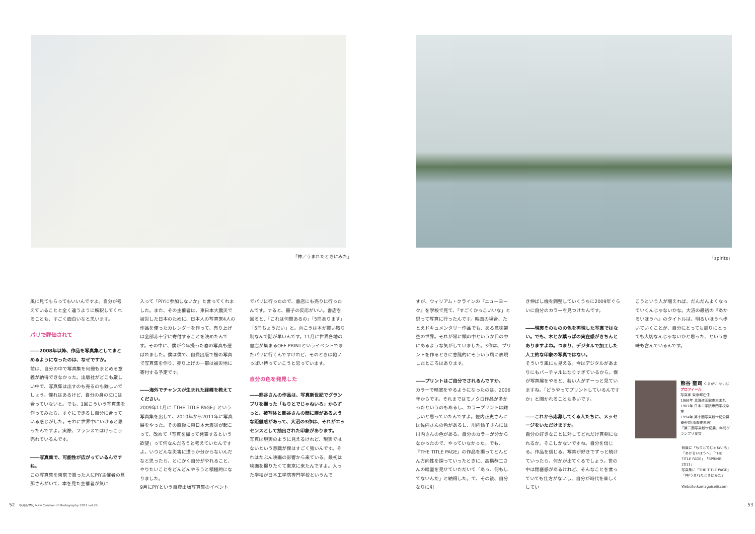「神／うまれたときにみた」
風に見てもらってもいいんですよ。自分が考えていることと全く違うように解釈してくれることも、すごく面白いなと思います。
パリで評価されて
――2008年以降、作品を写真集としてまとめるようになったのは、なぜですか。
前は、自分の中で写真集を何冊もまとめる意義が納得できなかった。出版社がどこも厳しい中で、写真集は出すのも売るのも難しいでしょう。憧れはあるけど、自分の身の丈には合っていないと。でも、1回こういう写真集を作ってみたら、すぐにできるし自分に合っている感じがした。それに世界中にいけると思ったんですよ。実際、フランスではけっこう売れているんです。
――写真集で、可能性が広がっているんですね。
この写真集を東京で買った人にPiY主催者の旦那さんがいて、本を見た主催者が気に
入って「PiYに参加しないか」と言ってくれました。また、その主催者は、東日本大震災で被災した日本のために、日本人の写真家4人の作品を使ったカレンダーを作って、売り上げは全部赤十字に寄付することを決めたんです。その中に、僕が今年撮った春の写真も選ばれました。僕は僕で、自費出版で桜の写真で写真集を作り、売り上げの一部は被災地に寄付する予定です。
――海外でチャンスが生まれた経緯を教えてください。
2009年11月に『THE TITLE PAGE』という写真集を出して、2010年から2011年に写真展をやった。その直後に東日本大震災が起こって、改めて「写真を撮って発表するという欲望」って何なんだろうと考えていたんですよ。いつどんな災害に遭うか分からないんだなと思ったら、とにかく自分がやれること、やりたいことをどんどんやろうと積極的になりました。
9月にPiYという自費出版写真集のイベント
でパリに行ったので、書店にも売りに行ったんです。すると、冊子の反応がいい。書店を回ると、「これは何冊あるの」「5冊あります」「5冊ちょうだい」と。向こうは本が買い取り制なんで話が早いんです。11月に世界各地の書店が集まるOFF PRINTというイベントでまたパリに行くんですけれど、そのときは鞄いっぱい持っていこうと思っています。
自分の色を発見した
――熊谷さんの作品は、写真新世紀でグランプリを撮った「もりとでじゃねいろ」からずっと、被写体と熊谷さんの間に膜があるような距離感があって、大沼の3作は、それがエッセンスとして抽出された印象があります。
写真は現実のように見えるけれど、現実ではないという意識が僕はすごく強いんです。それはたぶん映画の影響から来ている。最初は映画を撮りたくて東京に来たんですよ。入った学校が日本工学院専門学校というんで
52 写真新世紀 New Cosmos of Photography 2011 vol.26
「spirits」
すが、ウィリアム・クラインの『ニューヨーク』を学校で見て、「すごくかっこいいな」と思って写真に行ったんです。映画の場合、たとえドキュメンタリー作品でも、ある意味架空の世界。それが常に頭の中というか目の中にあるような気がしていました。3作は、プリントを作るときに意識的にそういう風に表現したところはあります。
――プリントはご自分でされるんですか。
カラーで暗室をやるようになったのは、2006年からです。それまではモノクロ作品が多かったというのもあるし、カラープリントは難しいと思っていたんですよ。佐内正史さんには佐内さんの色があるし、川内倫子さんには川内さんの色がある。自分のカラーが分からなかったので、やっていなかった。でも、『THE TITLE PAGE』の作品を撮ってどんどん方向性を探っていったときに、高橋恭二さんの暗室を見せていただいて「あっ、何もしてないんだ」と納得した。で、その後、自分なりに引
き伸ばし機を調整していくうちに2009年ぐらいに自分のカラーを見つけたんです。
――現実そのものの色を再現した写真ではない。でも、木とか葉っぱの実在感がきちんとありますよね。つまり、デジタルで加工した人工的な印象の写真ではない。
そういう風にも見える。今はデジタルがあまりにもバーチャルになりすぎているから。僕が写真展をやると、若い人がずーっと見ていますね。「どうやってプリントしているんですか」と聞かれることも多いです。
――これから応募してくる人たちに、メッセージをいただけますか。
自分の好きなことに対してどれだけ真剣になれるか。そこしかないですね。自分を信じる。作品を信じる。写真が好きでずっと続けていったら、何かが出てくるでしょう。世の中は閉塞感があるけれど、そんなことを言っていても仕方がないし、自分が時代を楽しくしてい
こうという人が増えれば、だんだんよくなっていくんじゃないかな。大沼の最初の『あかるいほうへ』のタイトルは、明るいほうへ歩いていくことが、自分にとっても周りにとっても大切なんじゃないかと思った、という意味も含んでいるんです。
熊谷 聖司 くまがい せいじ
プロフィール
写真家 東京都在住
1966年 北海道函館市生まれ
1987年 日本工学院専門学校卒業
1994年 第十回写真新世紀公募 優秀賞(南條史生選)
「第三回写真新世紀展」年間グランプリ受賞
個展に「もりとでじゃねいろ」「あかるいほうへ」「THE TITLE PAGE」「SPRING 2011」
写真集に「THE TITLE PAGE」「神/うまれたときにみた」
Website:kumagaiseiji.com
53